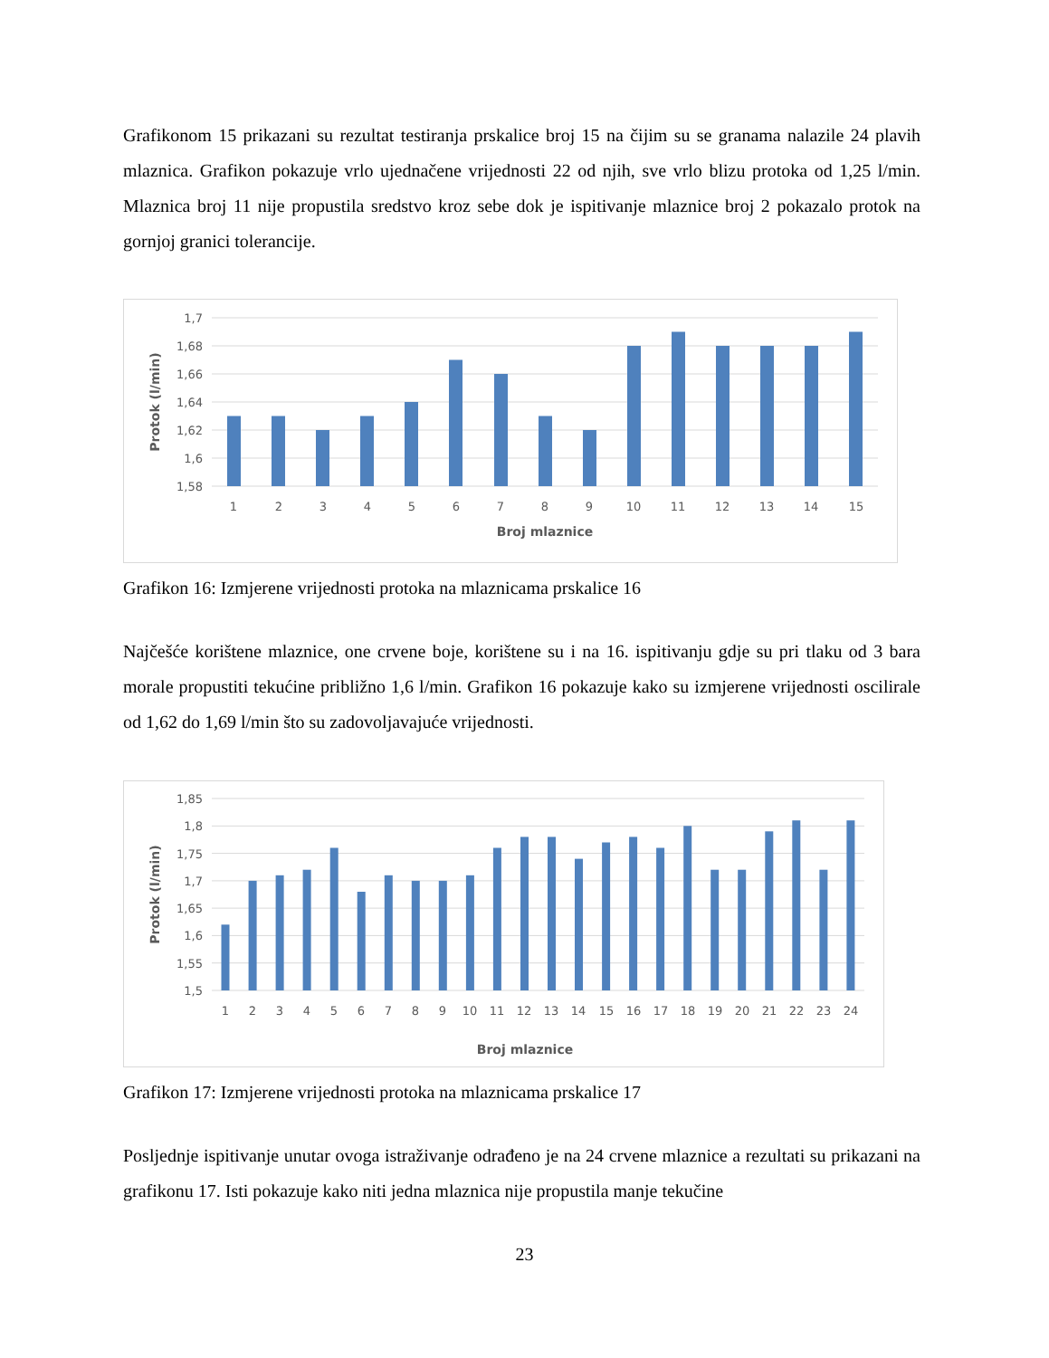Grafikonom 15 prikazani su rezultat testiranja prskalice broj 15 na čijim su se granama nalazile 24 plavih mlaznica. Grafikon pokazuje vrlo ujednačene vrijednosti 22 od njih, sve vrlo blizu protoka od 1,25 l/min. Mlaznica broj 11 nije propustila sredstvo kroz sebe dok je ispitivanje mlaznice broj 2 pokazalo protok na gornjoj granici tolerancije.
1,7
1,68
1,66
1,64
1,62
1,6
1,58
1
2
3
4
5
6
7
8
9
10
11
12
13
14
15
Broj mlaznice
Protok (l/min)
Grafikon 16: Izmjerene vrijednosti protoka na mlaznicama prskalice 16
Najčešće korištene mlaznice, one crvene boje, korištene su i na 16. ispitivanju gdje su pri tlaku od 3 bara morale propustiti tekućine približno 1,6 l/min. Grafikon 16 pokazuje kako su izmjerene vrijednosti oscilirale od 1,62 do 1,69 l/min što su zadovoljavajuće vrijednosti.
1,85
1,8
1,75
1,7
1,65
1,6
1,55
1,5
1
2
3
4
5
6
7
8
9
10
11
12
13
14
15
16
17
18
19
20
21
22
23
24
Broj mlaznice
Protok (l/min)
Grafikon 17: Izmjerene vrijednosti protoka na mlaznicama prskalice 17
Posljednje ispitivanje unutar ovoga istraživanje odrađeno je na 24 crvene mlaznice a rezultati su prikazani na grafikonu 17. Isti pokazuje kako niti jedna mlaznica nije propustila manje tekučine
23